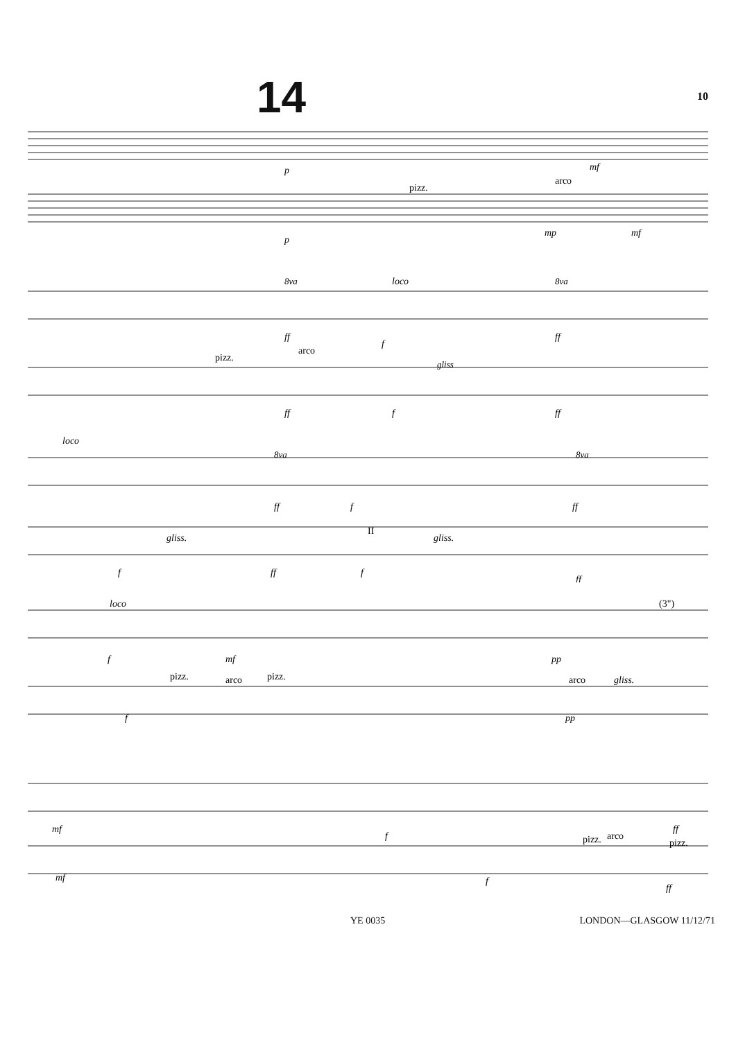14
10
p
pizz.
arco
mf
mp
mf
p
8va
loco
8va
ff
f
ff
pizz.
arco
gliss
ff
f
ff
loco
8va
8va
ff
f
ff
gliss.
II
gliss.
f
ff
f
ff
loco
(3")
f
mf
pp
pizz.
arco
pizz.
arco
gliss.
f
pp
mf
f
ff
pizz.
arco
pizz.
mf
f
ff
YE 0035 LONDON—GLASGOW 11/12/71